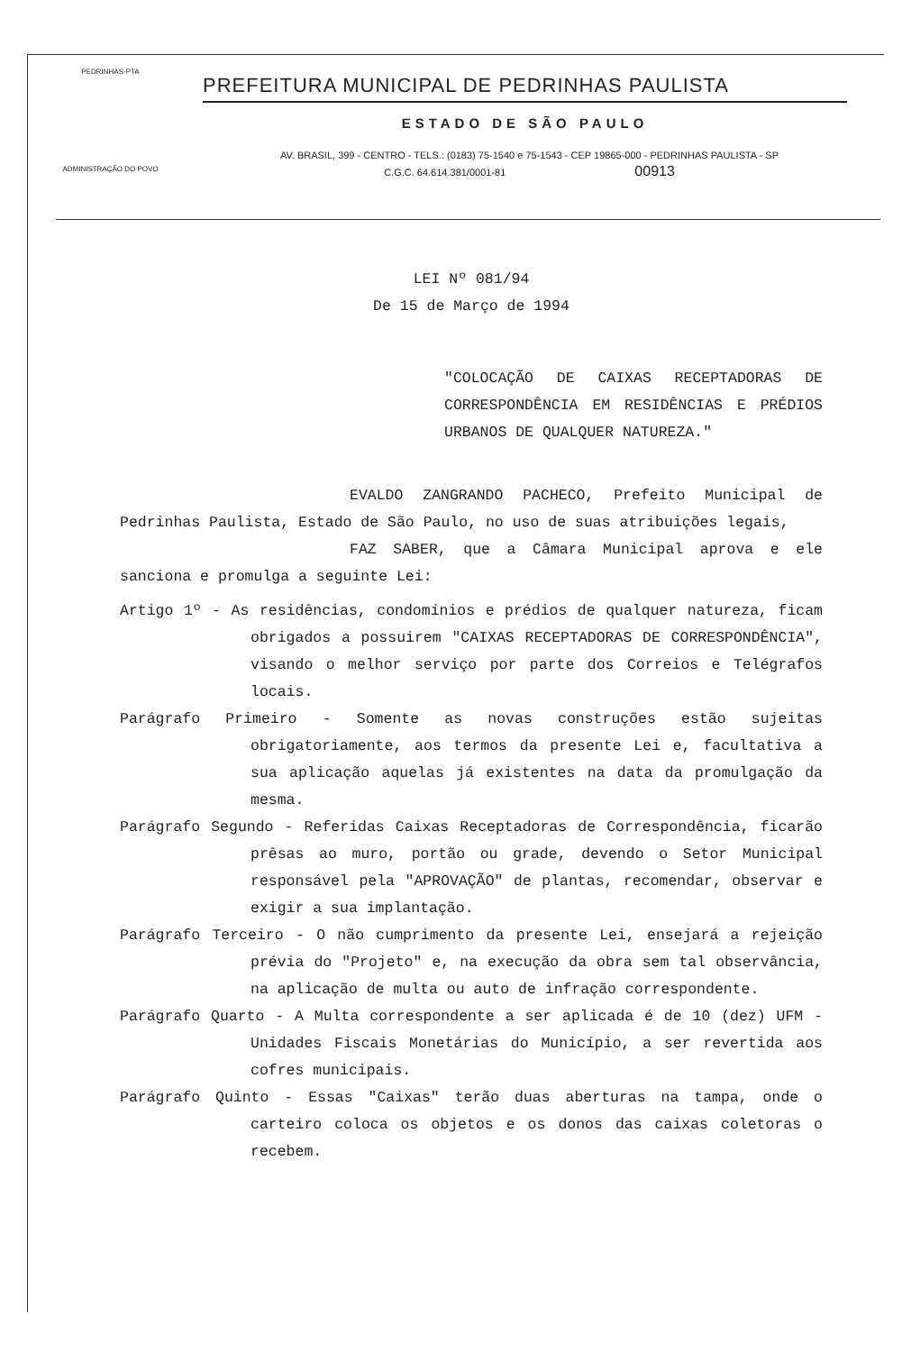PEDRINHAS-PTA
ADMINISTRAÇÃO DO POVO
PREFEITURA MUNICIPAL DE PEDRINHAS PAULISTA
ESTADO DE SÃO PAULO
AV. BRASIL, 399 - CENTRO - TELS.: (0183) 75-1540 e 75-1543 - CEP 19865-000 - PEDRINHAS PAULISTA - SP
C.G.C. 64.614.381/0001-81 00913
LEI Nº 081/94
De 15 de Março de 1994
"COLOCAÇÃO DE CAIXAS RECEPTADORAS DE CORRESPONDÊNCIA EM RESIDÊNCIAS E PRÉDIOS URBANOS DE QUALQUER NATUREZA."
EVALDO ZANGRANDO PACHECO, Prefeito Municipal de Pedrinhas Paulista, Estado de São Paulo, no uso de suas atribuições legais,
FAZ SABER, que a Câmara Municipal aprova e ele sanciona e promulga a seguinte Lei:
Artigo 1º - As residências, condomínios e prédios de qualquer natureza, ficam obrigados a possuirem "CAIXAS RECEPTADORAS DE CORRESPONDÊNCIA", visando o melhor serviço por parte dos Correios e Telégrafos locais.
Parágrafo Primeiro - Somente as novas construções estão sujeitas obrigatoriamente, aos termos da presente Lei e, facultativa a sua aplicação aquelas já existentes na data da promulgação da mesma.
Parágrafo Segundo - Referidas Caixas Receptadoras de Correspondência, ficarão prêsas ao muro, portão ou grade, devendo o Setor Municipal responsável pela "APROVAÇÃO" de plantas, recomendar, observar e exigir a sua implantação.
Parágrafo Terceiro - O não cumprimento da presente Lei, ensejará a rejeição prévia do "Projeto" e, na execução da obra sem tal observância, na aplicação de multa ou auto de infração correspondente.
Parágrafo Quarto - A Multa correspondente a ser aplicada é de 10 (dez) UFM - Unidades Fiscais Monetárias do Município, a ser revertida aos cofres municipais.
Parágrafo Quinto - Essas "Caixas" terão duas aberturas na tampa, onde o carteiro coloca os objetos e os donos das caixas coletoras o recebem.